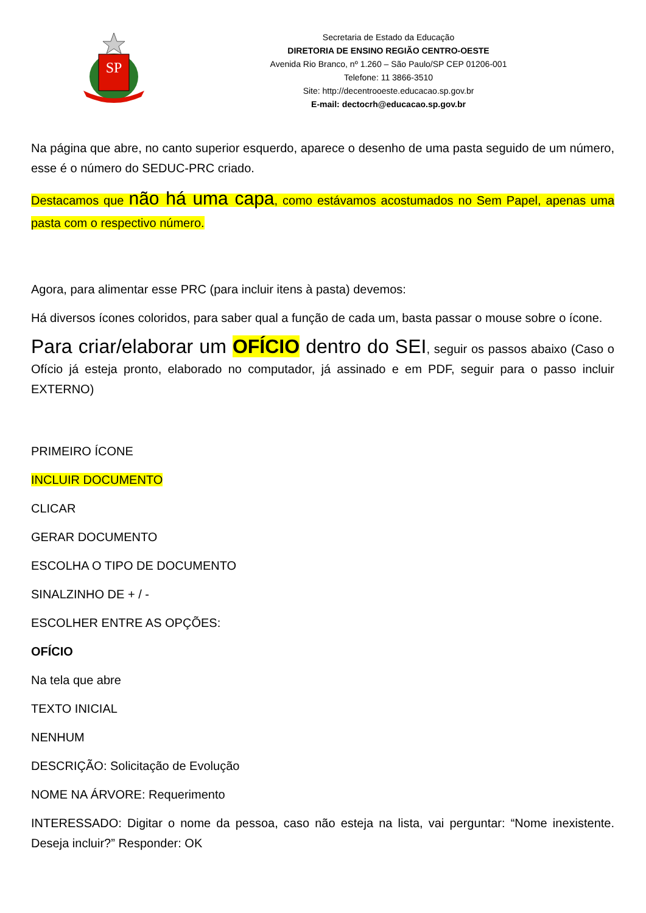SP
Secretaria de Estado da Educação
DIRETORIA DE ENSINO REGIÃO CENTRO-OESTE
Avenida Rio Branco, nº 1.260 – São Paulo/SP CEP 01206-001
Telefone: 11 3866-3510
Site: http://decentrooeste.educacao.sp.gov.br
E-mail: dectocrh@educacao.sp.gov.br
Na página que abre, no canto superior esquerdo, aparece o desenho de uma pasta seguido de um número, esse é o número do SEDUC-PRC criado.
Destacamos que não há uma capa, como estávamos acostumados no Sem Papel, apenas uma pasta com o respectivo número.
Agora, para alimentar esse PRC (para incluir itens à pasta) devemos:
Há diversos ícones coloridos, para saber qual a função de cada um, basta passar o mouse sobre o ícone.
Para criar/elaborar um OFÍCIO dentro do SEI, seguir os passos abaixo (Caso o Ofício já esteja pronto, elaborado no computador, já assinado e em PDF, seguir para o passo incluir EXTERNO)
PRIMEIRO ÍCONE
INCLUIR DOCUMENTO
CLICAR
GERAR DOCUMENTO
ESCOLHA O TIPO DE DOCUMENTO
SINALZINHO DE + / -
ESCOLHER ENTRE AS OPÇÕES:
OFÍCIO
Na tela que abre
TEXTO INICIAL
NENHUM
DESCRIÇÃO: Solicitação de Evolução
NOME NA ÁRVORE: Requerimento
INTERESSADO: Digitar o nome da pessoa, caso não esteja na lista, vai perguntar: “Nome inexistente. Deseja incluir?” Responder: OK